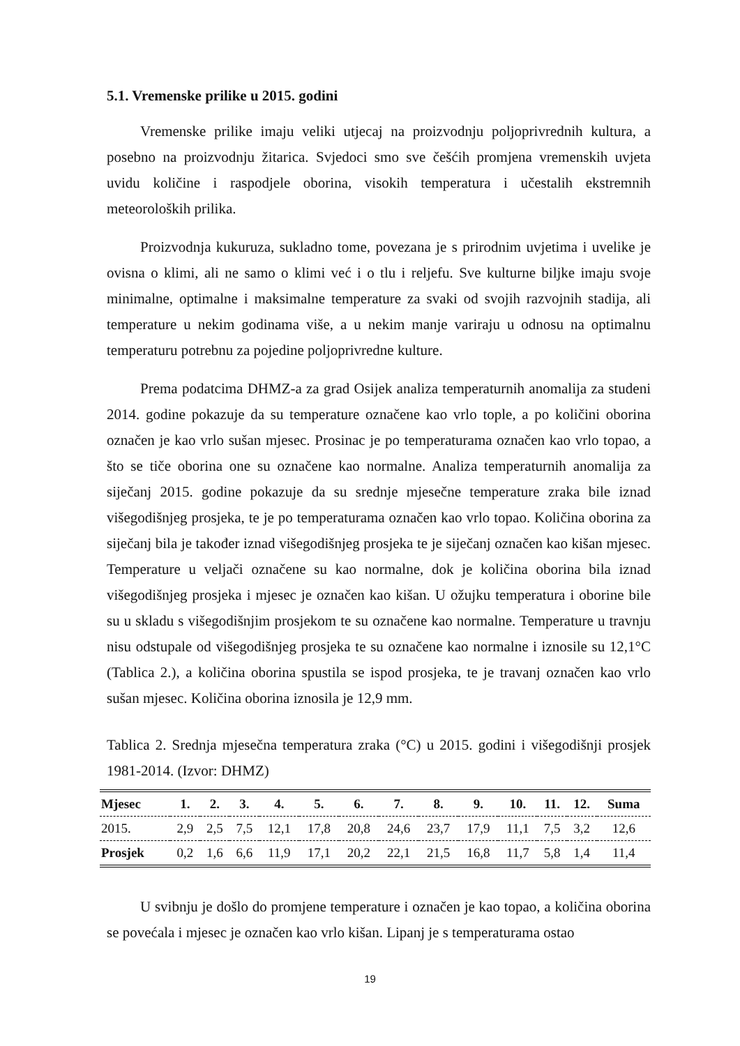5.1. Vremenske prilike u 2015. godini
Vremenske prilike imaju veliki utjecaj na proizvodnju poljoprivrednih kultura, a posebno na proizvodnju žitarica. Svjedoci smo sve češćih promjena vremenskih uvjeta uvidu količine i raspodjele oborina, visokih temperatura i učestalih ekstremnih meteoroloških prilika.
Proizvodnja kukuruza, sukladno tome, povezana je s prirodnim uvjetima i uvelike je ovisna o klimi, ali ne samo o klimi već i o tlu i reljefu. Sve kulturne biljke imaju svoje minimalne, optimalne i maksimalne temperature za svaki od svojih razvojnih stadija, ali temperature u nekim godinama više, a u nekim manje variraju u odnosu na optimalnu temperaturu potrebnu za pojedine poljoprivredne kulture.
Prema podatcima DHMZ-a za grad Osijek analiza temperaturnih anomalija za studeni 2014. godine pokazuje da su temperature označene kao vrlo tople, a po količini oborina označen je kao vrlo sušan mjesec. Prosinac je po temperaturama označen kao vrlo topao, a što se tiče oborina one su označene kao normalne. Analiza temperaturnih anomalija za siječanj 2015. godine pokazuje da su srednje mjesečne temperature zraka bile iznad višegodišnjeg prosjeka, te je po temperaturama označen kao vrlo topao. Količina oborina za siječanj bila je također iznad višegodišnjeg prosjeka te je siječanj označen kao kišan mjesec. Temperature u veljači označene su kao normalne, dok je količina oborina bila iznad višegodišnjeg prosjeka i mjesec je označen kao kišan. U ožujku temperatura i oborine bile su u skladu s višegodišnjim prosjekom te su označene kao normalne. Temperature u travnju nisu odstupale od višegodišnjeg prosjeka te su označene kao normalne i iznosile su 12,1°C (Tablica 2.), a količina oborina spustila se ispod prosjeka, te je travanj označen kao vrlo sušan mjesec. Količina oborina iznosila je 12,9 mm.
Tablica 2. Srednja mjesečna temperatura zraka (°C) u 2015. godini i višegodišnji prosjek 1981-2014. (Izvor: DHMZ)
| Mjesec | 1. | 2. | 3. | 4. | 5. | 6. | 7. | 8. | 9. | 10. | 11. | 12. | Suma |
| --- | --- | --- | --- | --- | --- | --- | --- | --- | --- | --- | --- | --- | --- |
| 2015. | 2,9 | 2,5 | 7,5 | 12,1 | 17,8 | 20,8 | 24,6 | 23,7 | 17,9 | 11,1 | 7,5 | 3,2 | 12,6 |
| Prosjek | 0,2 | 1,6 | 6,6 | 11,9 | 17,1 | 20,2 | 22,1 | 21,5 | 16,8 | 11,7 | 5,8 | 1,4 | 11,4 |
U svibnju je došlo do promjene temperature i označen je kao topao, a količina oborina se povećala i mjesec je označen kao vrlo kišan. Lipanj je s temperaturama ostao
19